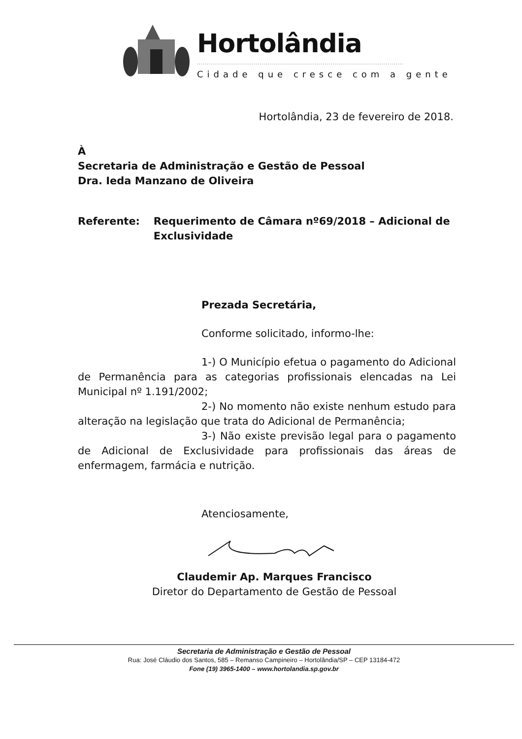Hortolândia
Cidade que cresce com a gente
Hortolândia, 23 de fevereiro de 2018.
À
Secretaria de Administração e Gestão de Pessoal
Dra. Ieda Manzano de Oliveira
Referente: Requerimento de Câmara nº69/2018 – Adicional de Exclusividade
Prezada Secretária,
Conforme solicitado, informo-lhe:
1-) O Município efetua o pagamento do Adicional de Permanência para as categorias profissionais elencadas na Lei Municipal nº 1.191/2002;
2-) No momento não existe nenhum estudo para alteração na legislação que trata do Adicional de Permanência;
3-) Não existe previsão legal para o pagamento de Adicional de Exclusividade para profissionais das áreas de enfermagem, farmácia e nutrição.
Atenciosamente,
Claudemir Ap. Marques Francisco
Diretor do Departamento de Gestão de Pessoal
Secretaria de Administração e Gestão de Pessoal
Rua: José Cláudio dos Santos, 585 – Remanso Campineiro – Hortolândia/SP – CEP 13184-472
Fone (19) 3965-1400 – www.hortolandia.sp.gov.br